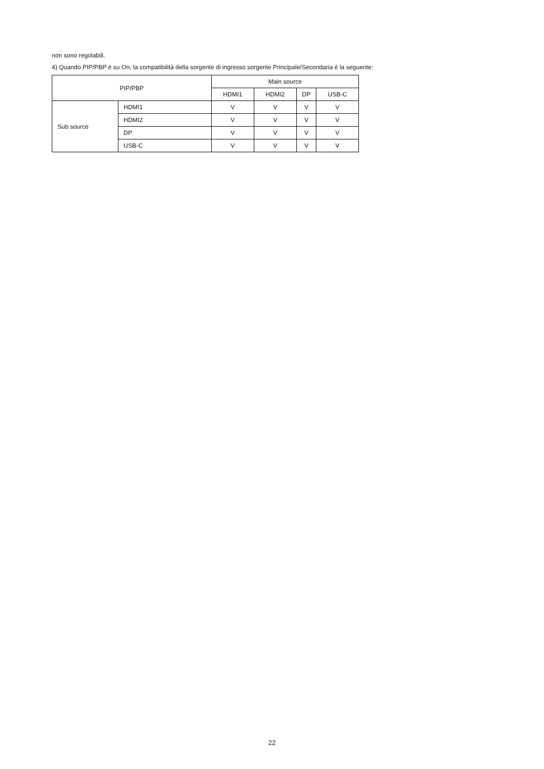non sono regolabili.
4) Quando PIP/PBP è su On, la compatibilità della sorgente di ingresso sorgente Principale/Secondaria è la seguente:
| PIP/PBP | | Main source | | | |
| --- | --- | --- | --- | --- | --- |
| | | HDMI1 | HDMI2 | DP | USB-C |
| Sub source | HDMI1 | V | V | V | V |
| | HDMI2 | V | V | V | V |
| | DP | V | V | V | V |
| | USB-C | V | V | V | V |
22